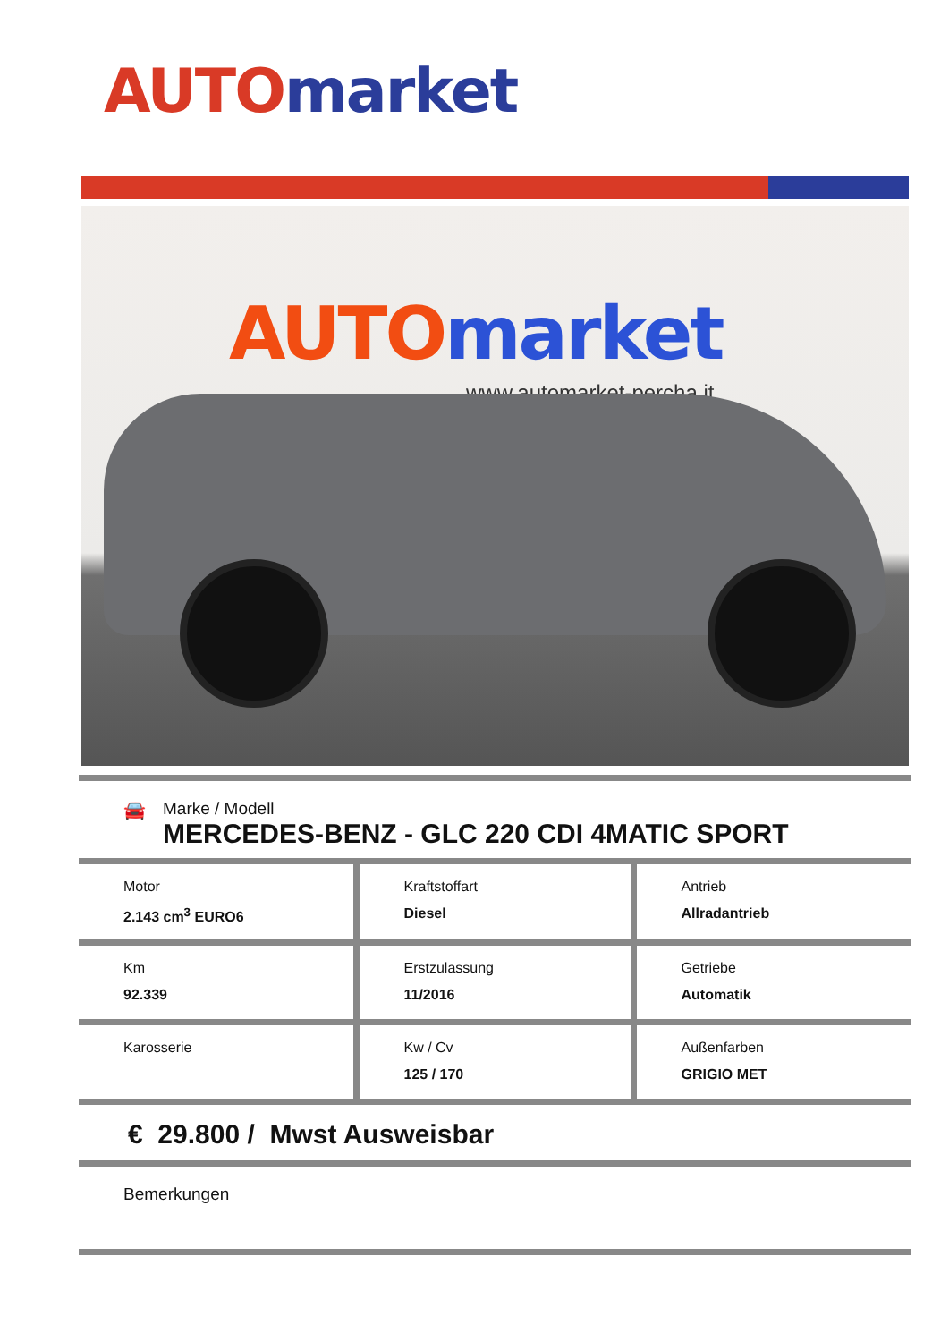AUTO market
AUTO market
www.automarket-percha.it
🚘 Marke / Modell
MERCEDES-BENZ - GLC 220 CDI 4MATIC SPORT
| Motor 2.143 cm<sup>3</sup> EURO6 | Kraftstoffart Diesel | Antrieb Allradantrieb |
| Km 92.339 | Erstzulassung 11/2016 | Getriebe Automatik |
| Karosserie | Kw / Cv 125 / 170 | Außenfarben GRIGIO MET |
€ 29.800 / Mwst Ausweisbar
Bemerkungen